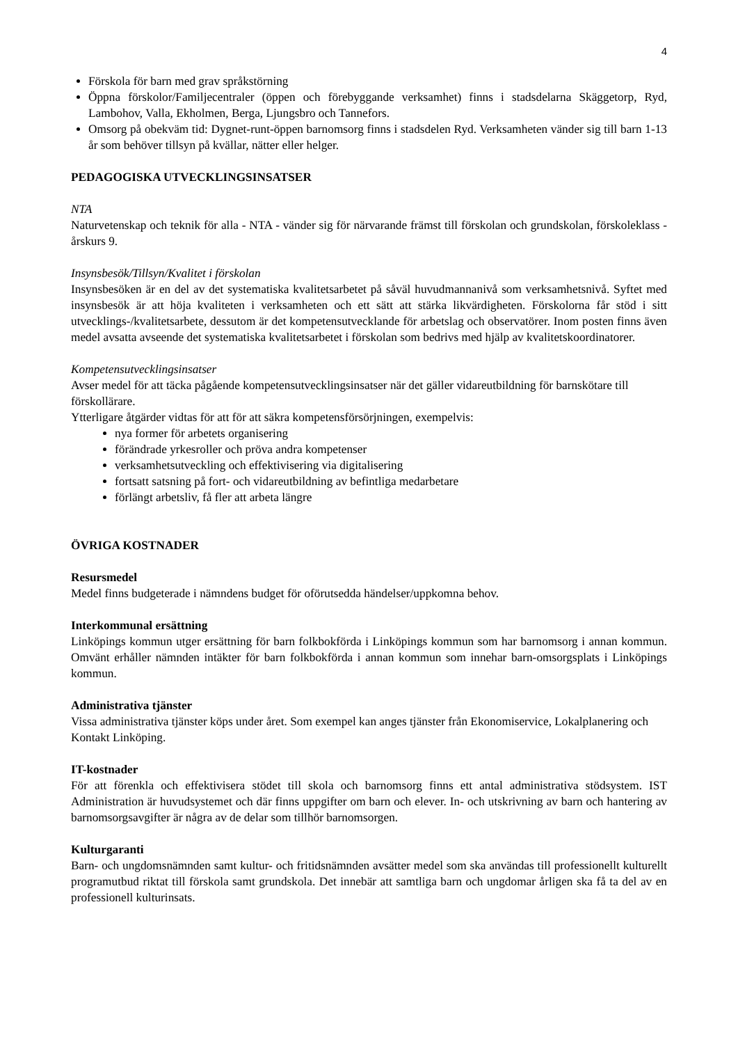4
Förskola för barn med grav språkstörning
Öppna förskolor/Familjecentraler (öppen och förebyggande verksamhet) finns i stadsdelarna Skäggetorp, Ryd, Lambohov, Valla, Ekholmen, Berga, Ljungsbro och Tannefors.
Omsorg på obekväm tid: Dygnet-runt-öppen barnomsorg finns i stadsdelen Ryd. Verksamheten vänder sig till barn 1-13 år som behöver tillsyn på kvällar, nätter eller helger.
PEDAGOGISKA UTVECKLINGSINSATSER
NTA
Naturvetenskap och teknik för alla - NTA - vänder sig för närvarande främst till förskolan och grundskolan, förskoleklass - årskurs 9.
Insynsbesök/Tillsyn/Kvalitet i förskolan
Insynsbesöken är en del av det systematiska kvalitetsarbetet på såväl huvudmannanivå som verksamhetsnivå. Syftet med insynsbesök är att höja kvaliteten i verksamheten och ett sätt att stärka likvärdigheten. Förskolorna får stöd i sitt utvecklings-/kvalitetsarbete, dessutom är det kompetensutvecklande för arbetslag och observatörer. Inom posten finns även medel avsatta avseende det systematiska kvalitetsarbetet i förskolan som bedrivs med hjälp av kvalitetskoordinatorer.
Kompetensutvecklingsinsatser
Avser medel för att täcka pågående kompetensutvecklingsinsatser när det gäller vidareutbildning för barnskötare till förskollärare.
Ytterligare åtgärder vidtas för att för att säkra kompetensförsörjningen, exempelvis:
nya former för arbetets organisering
förändrade yrkesroller och pröva andra kompetenser
verksamhetsutveckling och effektivisering via digitalisering
fortsatt satsning på fort- och vidareutbildning av befintliga medarbetare
förlängt arbetsliv, få fler att arbeta längre
ÖVRIGA KOSTNADER
Resursmedel
Medel finns budgeterade i nämndens budget för oförutsedda händelser/uppkomna behov.
Interkommunal ersättning
Linköpings kommun utger ersättning för barn folkbokförda i Linköpings kommun som har barnomsorg i annan kommun. Omvänt erhåller nämnden intäkter för barn folkbokförda i annan kommun som innehar barn-omsorgsplats i Linköpings kommun.
Administrativa tjänster
Vissa administrativa tjänster köps under året. Som exempel kan anges tjänster från Ekonomiservice, Lokalplanering och Kontakt Linköping.
IT-kostnader
För att förenkla och effektivisera stödet till skola och barnomsorg finns ett antal administrativa stödsystem. IST Administration är huvudsystemet och där finns uppgifter om barn och elever. In- och utskrivning av barn och hantering av barnomsorgsavgifter är några av de delar som tillhör barnomsorgen.
Kulturgaranti
Barn- och ungdomsnämnden samt kultur- och fritidsnämnden avsätter medel som ska användas till professionellt kulturellt programutbud riktat till förskola samt grundskola. Det innebär att samtliga barn och ungdomar årligen ska få ta del av en professionell kulturinsats.